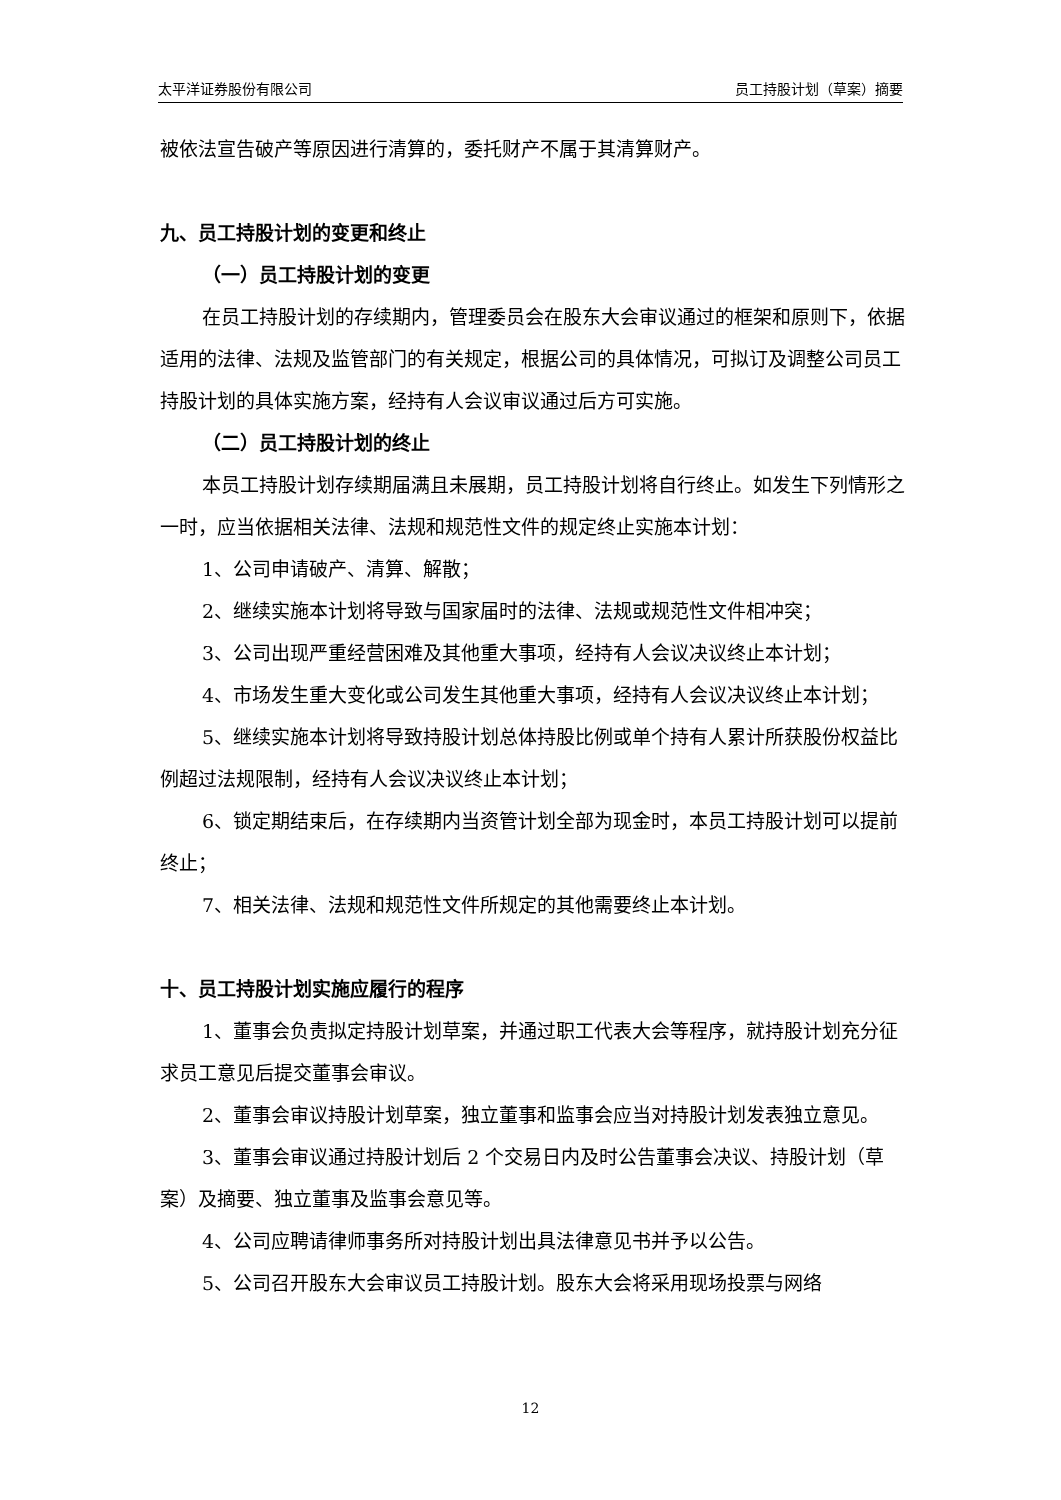太平洋证券股份有限公司 员工持股计划（草案）摘要
被依法宣告破产等原因进行清算的，委托财产不属于其清算财产。
九、员工持股计划的变更和终止
（一）员工持股计划的变更
在员工持股计划的存续期内，管理委员会在股东大会审议通过的框架和原则下，依据适用的法律、法规及监管部门的有关规定，根据公司的具体情况，可拟订及调整公司员工持股计划的具体实施方案，经持有人会议审议通过后方可实施。
（二）员工持股计划的终止
本员工持股计划存续期届满且未展期，员工持股计划将自行终止。如发生下列情形之一时，应当依据相关法律、法规和规范性文件的规定终止实施本计划：
1、公司申请破产、清算、解散；
2、继续实施本计划将导致与国家届时的法律、法规或规范性文件相冲突；
3、公司出现严重经营困难及其他重大事项，经持有人会议决议终止本计划；
4、市场发生重大变化或公司发生其他重大事项，经持有人会议决议终止本计划；
5、继续实施本计划将导致持股计划总体持股比例或单个持有人累计所获股份权益比例超过法规限制，经持有人会议决议终止本计划；
6、锁定期结束后，在存续期内当资管计划全部为现金时，本员工持股计划可以提前终止；
7、相关法律、法规和规范性文件所规定的其他需要终止本计划。
十、员工持股计划实施应履行的程序
1、董事会负责拟定持股计划草案，并通过职工代表大会等程序，就持股计划充分征求员工意见后提交董事会审议。
2、董事会审议持股计划草案，独立董事和监事会应当对持股计划发表独立意见。
3、董事会审议通过持股计划后 2 个交易日内及时公告董事会决议、持股计划（草案）及摘要、独立董事及监事会意见等。
4、公司应聘请律师事务所对持股计划出具法律意见书并予以公告。
5、公司召开股东大会审议员工持股计划。股东大会将采用现场投票与网络
12